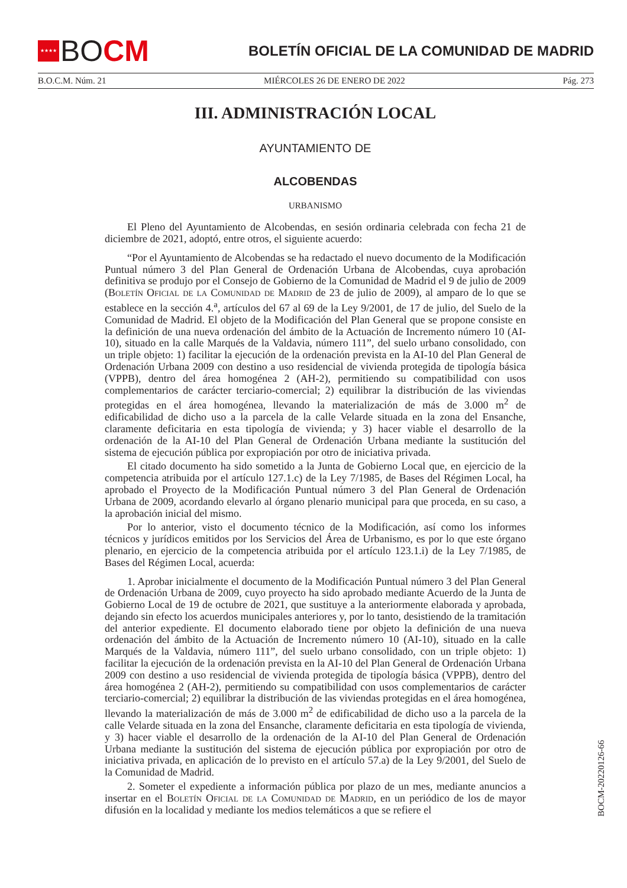★★★★
BO CM
BOLETÍN OFICIAL DE LA COMUNIDAD DE MADRID
B.O.C.M. Núm. 21 MIÉRCOLES 26 DE ENERO DE 2022 Pág. 273
III. ADMINISTRACIÓN LOCAL
AYUNTAMIENTO DE
ALCOBENDAS
URBANISMO
El Pleno del Ayuntamiento de Alcobendas, en sesión ordinaria celebrada con fecha 21 de diciembre de 2021, adoptó, entre otros, el siguiente acuerdo:
“Por el Ayuntamiento de Alcobendas se ha redactado el nuevo documento de la Modificación Puntual número 3 del Plan General de Ordenación Urbana de Alcobendas, cuya aprobación definitiva se produjo por el Consejo de Gobierno de la Comunidad de Madrid el 9 de julio de 2009 (Boletín Oficial de la Comunidad de Madrid de 23 de julio de 2009), al amparo de lo que se establece en la sección 4.<sup>a</sup>, artículos del 67 al 69 de la Ley 9/2001, de 17 de julio, del Suelo de la Comunidad de Madrid. El objeto de la Modificación del Plan General que se propone consiste en la definición de una nueva ordenación del ámbito de la Actuación de Incremento número 10 (AI-10), situado en la calle Marqués de la Valdavia, número 111”, del suelo urbano consolidado, con un triple objeto: 1) facilitar la ejecución de la ordenación prevista en la AI-10 del Plan General de Ordenación Urbana 2009 con destino a uso residencial de vivienda protegida de tipología básica (VPPB), dentro del área homogénea 2 (AH-2), permitiendo su compatibilidad con usos complementarios de carácter terciario-comercial; 2) equilibrar la distribución de las viviendas protegidas en el área homogénea, llevando la materialización de más de 3.000 m<sup>2</sup> de edificabilidad de dicho uso a la parcela de la calle Velarde situada en la zona del Ensanche, claramente deficitaria en esta tipología de vivienda; y 3) hacer viable el desarrollo de la ordenación de la AI-10 del Plan General de Ordenación Urbana mediante la sustitución del sistema de ejecución pública por expropiación por otro de iniciativa privada.
El citado documento ha sido sometido a la Junta de Gobierno Local que, en ejercicio de la competencia atribuida por el artículo 127.1.c) de la Ley 7/1985, de Bases del Régimen Local, ha aprobado el Proyecto de la Modificación Puntual número 3 del Plan General de Ordenación Urbana de 2009, acordando elevarlo al órgano plenario municipal para que proceda, en su caso, a la aprobación inicial del mismo.
Por lo anterior, visto el documento técnico de la Modificación, así como los informes técnicos y jurídicos emitidos por los Servicios del Área de Urbanismo, es por lo que este órgano plenario, en ejercicio de la competencia atribuida por el artículo 123.1.i) de la Ley 7/1985, de Bases del Régimen Local, acuerda:
1. Aprobar inicialmente el documento de la Modificación Puntual número 3 del Plan General de Ordenación Urbana de 2009, cuyo proyecto ha sido aprobado mediante Acuerdo de la Junta de Gobierno Local de 19 de octubre de 2021, que sustituye a la anteriormente elaborada y aprobada, dejando sin efecto los acuerdos municipales anteriores y, por lo tanto, desistiendo de la tramitación del anterior expediente. El documento elaborado tiene por objeto la definición de una nueva ordenación del ámbito de la Actuación de Incremento número 10 (AI-10), situado en la calle Marqués de la Valdavia, número 111”, del suelo urbano consolidado, con un triple objeto: 1) facilitar la ejecución de la ordenación prevista en la AI-10 del Plan General de Ordenación Urbana 2009 con destino a uso residencial de vivienda protegida de tipología básica (VPPB), dentro del área homogénea 2 (AH-2), permitiendo su compatibilidad con usos complementarios de carácter terciario-comercial; 2) equilibrar la distribución de las viviendas protegidas en el área homogénea, llevando la materialización de más de 3.000 m<sup>2</sup> de edificabilidad de dicho uso a la parcela de la calle Velarde situada en la zona del Ensanche, claramente deficitaria en esta tipología de vivienda, y 3) hacer viable el desarrollo de la ordenación de la AI-10 del Plan General de Ordenación Urbana mediante la sustitución del sistema de ejecución pública por expropiación por otro de iniciativa privada, en aplicación de lo previsto en el artículo 57.a) de la Ley 9/2001, del Suelo de la Comunidad de Madrid.
2. Someter el expediente a información pública por plazo de un mes, mediante anuncios a insertar en el Boletín Oficial de la Comunidad de Madrid, en un periódico de los de mayor difusión en la localidad y mediante los medios telemáticos a que se refiere el
BOCM-20220126-66